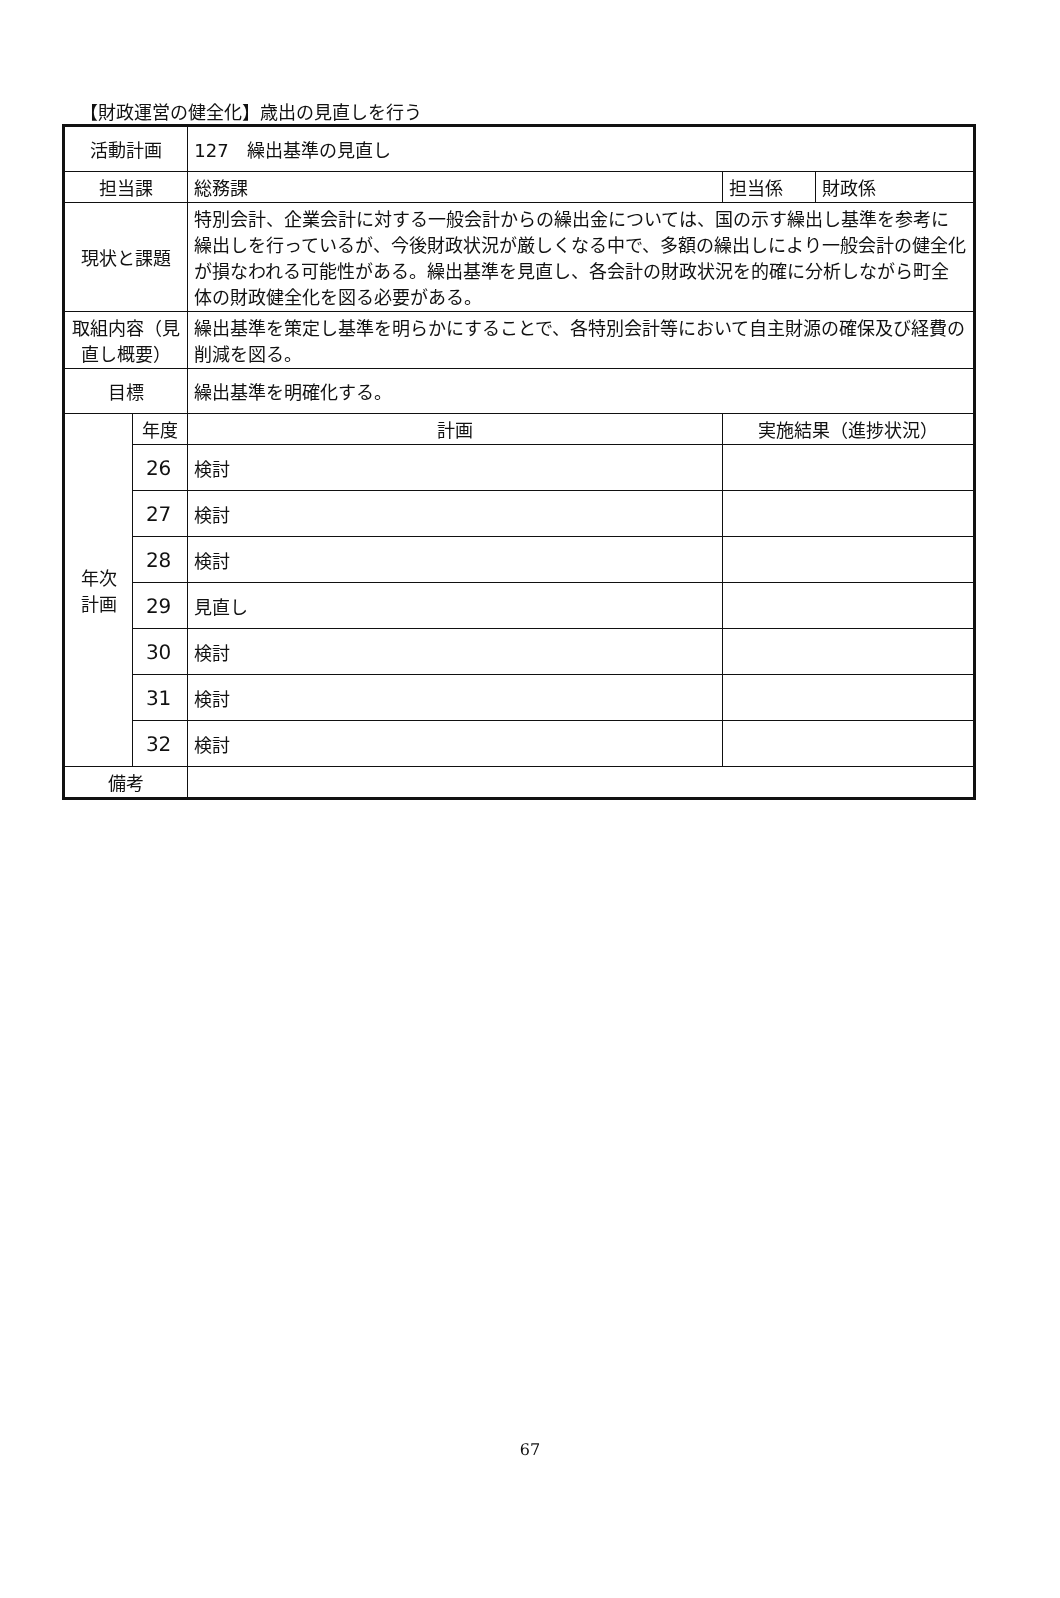【財政運営の健全化】歳出の見直しを行う
| 活動計画 | | 127 繰出基準の見直し | | |
| 担当課 | | 総務課 | 担当係 | 財政係 |
| 現状と課題 | | 特別会計、企業会計に対する一般会計からの繰出金については、国の示す繰出し基準を参考に繰出しを行っているが、今後財政状況が厳しくなる中で、多額の繰出しにより一般会計の健全化が損なわれる可能性がある。繰出基準を見直し、各会計の財政状況を的確に分析しながら町全体の財政健全化を図る必要がある。 | | |
| 取組内容（見直し概要） | | 繰出基準を策定し基準を明らかにすることで、各特別会計等において自主財源の確保及び経費の削減を図る。 | | |
| 目標 | | 繰出基準を明確化する。 | | |
| 年次 計画 | 年度 | 計画 | 実施結果（進捗状況） | |
| | 26 | 検討 | | |
| | 27 | 検討 | | |
| | 28 | 検討 | | |
| | 29 | 見直し | | |
| | 30 | 検討 | | |
| | 31 | 検討 | | |
| | 32 | 検討 | | |
| 備考 | | | | |
67